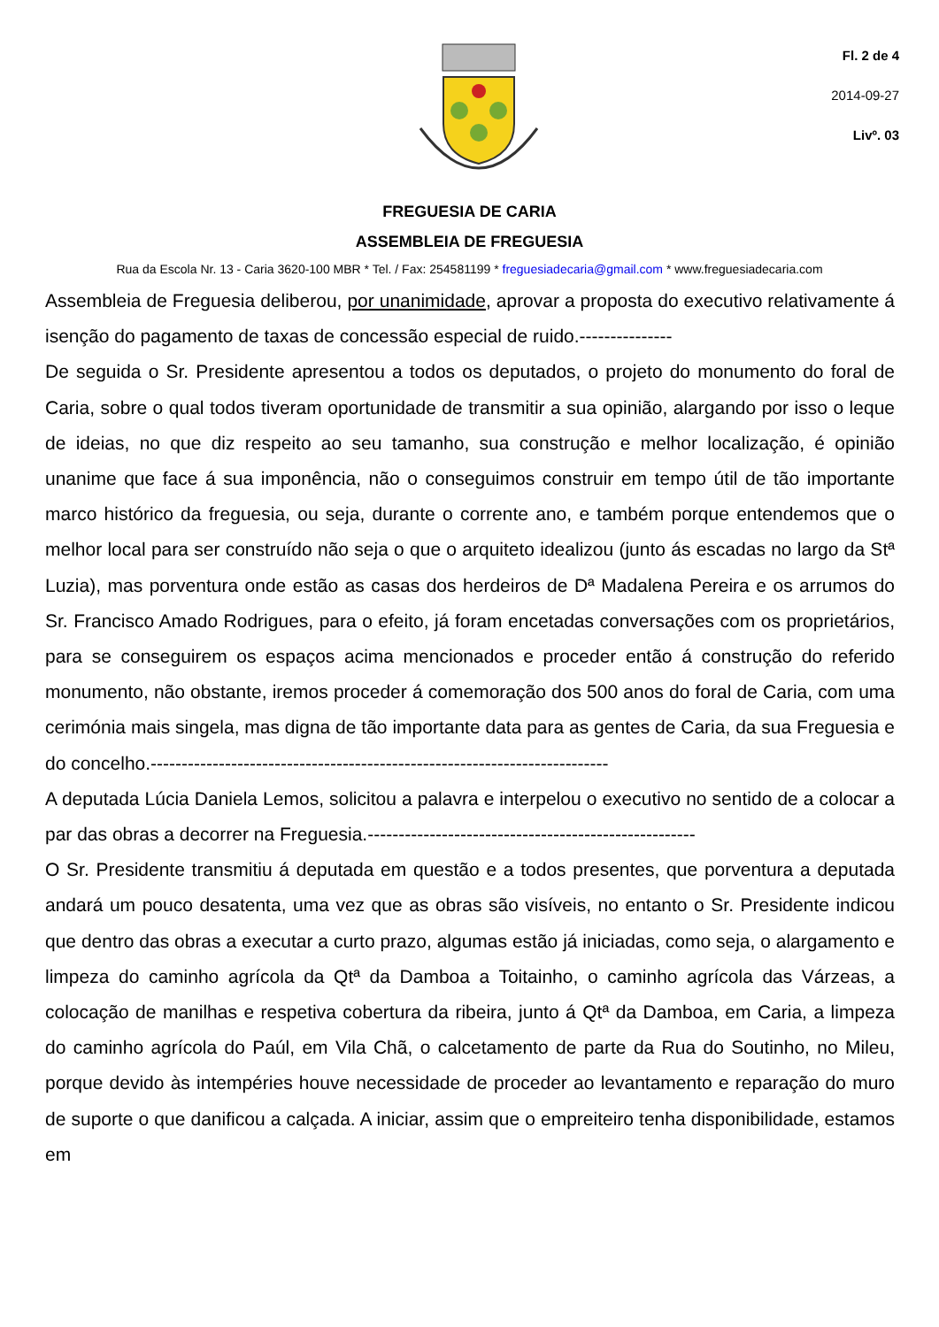Fl. 2 de 4
2014-09-27
Livº. 03
FREGUESIA DE CARIA
ASSEMBLEIA DE FREGUESIA
Rua da Escola Nr. 13 - Caria 3620-100 MBR * Tel. / Fax: 254581199 * freguesiadecaria@gmail.com * www.freguesiadecaria.com
Assembleia de Freguesia deliberou, por unanimidade, aprovar a proposta do executivo relativamente á isenção do pagamento de taxas de concessão especial de ruido.---------------
De seguida o Sr. Presidente apresentou a todos os deputados, o projeto do monumento do foral de Caria, sobre o qual todos tiveram oportunidade de transmitir a sua opinião, alargando por isso o leque de ideias, no que diz respeito ao seu tamanho, sua construção e melhor localização, é opinião unanime que face á sua imponência, não o conseguimos construir em tempo útil de tão importante marco histórico da freguesia, ou seja, durante o corrente ano, e também porque entendemos que o melhor local para ser construído não seja o que o arquiteto idealizou (junto ás escadas no largo da Stª Luzia), mas porventura onde estão as casas dos herdeiros de Dª Madalena Pereira e os arrumos do Sr. Francisco Amado Rodrigues, para o efeito, já foram encetadas conversações com os proprietários, para se conseguirem os espaços acima mencionados e proceder então á construção do referido monumento, não obstante, iremos proceder á comemoração dos 500 anos do foral de Caria, com uma cerimónia mais singela, mas digna de tão importante data para as gentes de Caria, da sua Freguesia e do concelho.--------------------------------------------------------------------------
A deputada Lúcia Daniela Lemos, solicitou a palavra e interpelou o executivo no sentido de a colocar a par das obras a decorrer na Freguesia.-----------------------------------------------------
O Sr. Presidente transmitiu á deputada em questão e a todos presentes, que porventura a deputada andará um pouco desatenta, uma vez que as obras são visíveis, no entanto o Sr. Presidente indicou que dentro das obras a executar a curto prazo, algumas estão já iniciadas, como seja, o alargamento e limpeza do caminho agrícola da Qtª da Damboa a Toitainho, o caminho agrícola das Várzeas, a colocação de manilhas e respetiva cobertura da ribeira, junto á Qtª da Damboa, em Caria, a limpeza do caminho agrícola do Paúl, em Vila Chã, o calcetamento de parte da Rua do Soutinho, no Mileu, porque devido às intempéries houve necessidade de proceder ao levantamento e reparação do muro de suporte o que danificou a calçada. A iniciar, assim que o empreiteiro tenha disponibilidade, estamos em